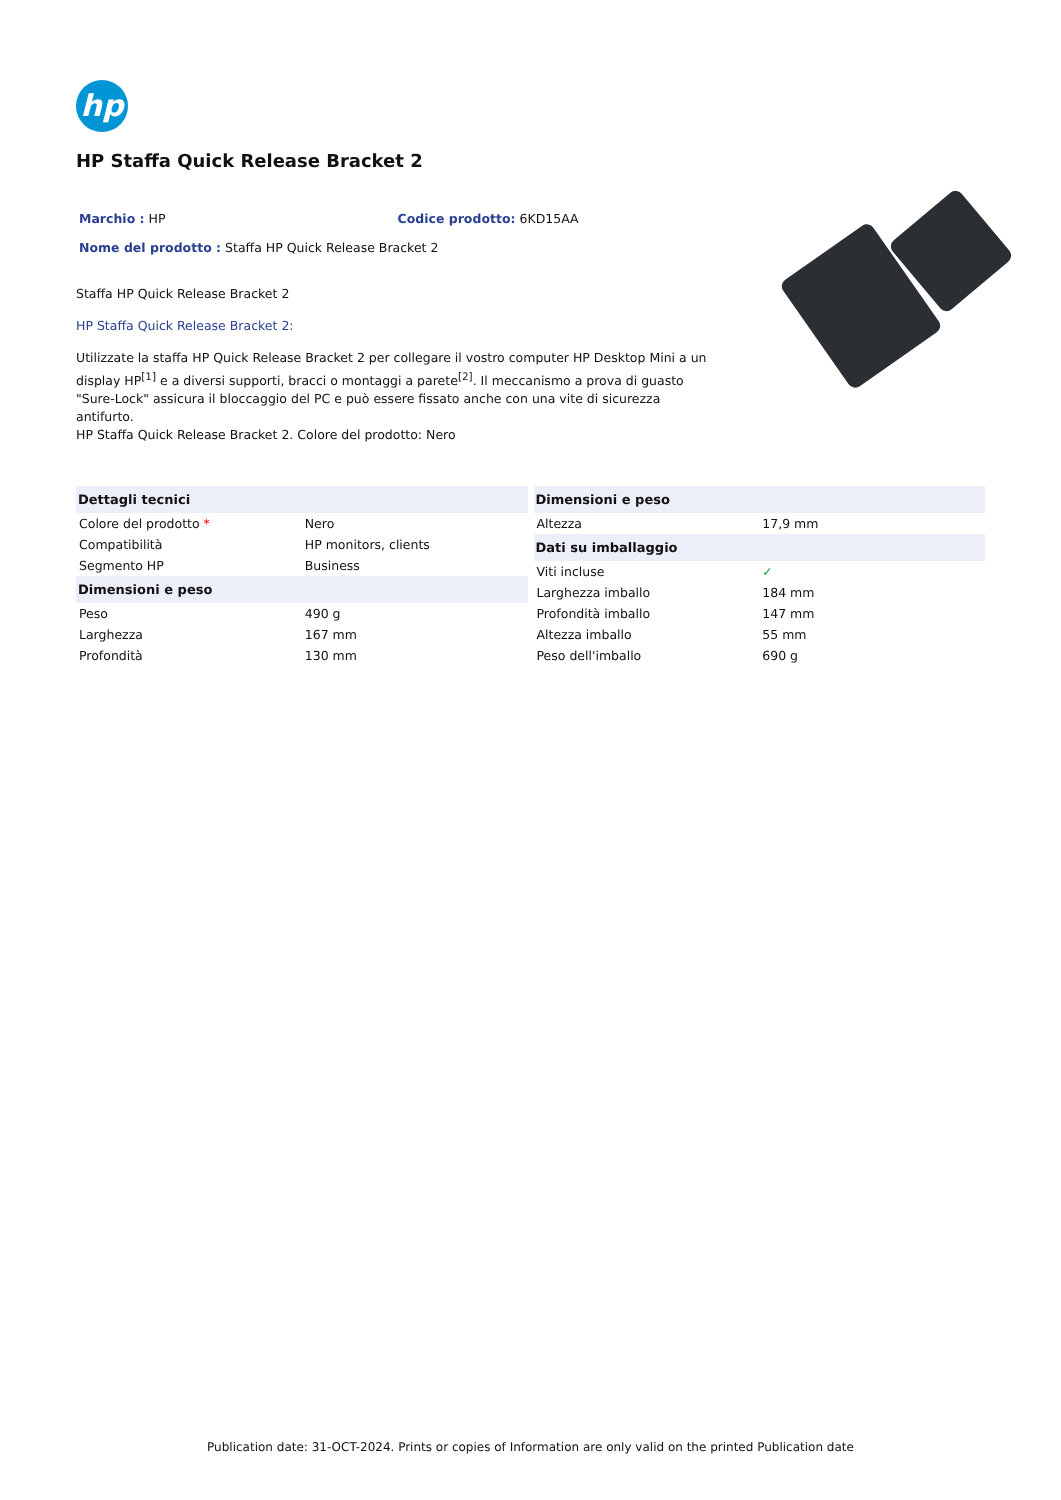hp
HP Staffa Quick Release Bracket 2
Marchio : HP Codice prodotto: 6KD15AA
Nome del prodotto : Staffa HP Quick Release Bracket 2
Staffa HP Quick Release Bracket 2
HP Staffa Quick Release Bracket 2:
Utilizzate la staffa HP Quick Release Bracket 2 per collegare il vostro computer HP Desktop Mini a un display HP<sup>[1]</sup> e a diversi supporti, bracci o montaggi a parete<sup>[2]</sup>. Il meccanismo a prova di guasto "Sure-Lock" assicura il bloccaggio del PC e può essere fissato anche con una vite di sicurezza antifurto.
HP Staffa Quick Release Bracket 2. Colore del prodotto: Nero
| Dettagli tecnici | |
| --- | --- |
| Colore del prodotto * | Nero |
| Compatibilità | HP monitors, clients |
| Segmento HP | Business |
| Dimensioni e peso | |
| Peso | 490 g |
| Larghezza | 167 mm |
| Profondità | 130 mm |
| Dimensioni e peso | |
| --- | --- |
| Altezza | 17,9 mm |
| Dati su imballaggio | |
| Viti incluse | ✓ |
| Larghezza imballo | 184 mm |
| Profondità imballo | 147 mm |
| Altezza imballo | 55 mm |
| Peso dell'imballo | 690 g |
Publication date: 31-OCT-2024. Prints or copies of Information are only valid on the printed Publication date